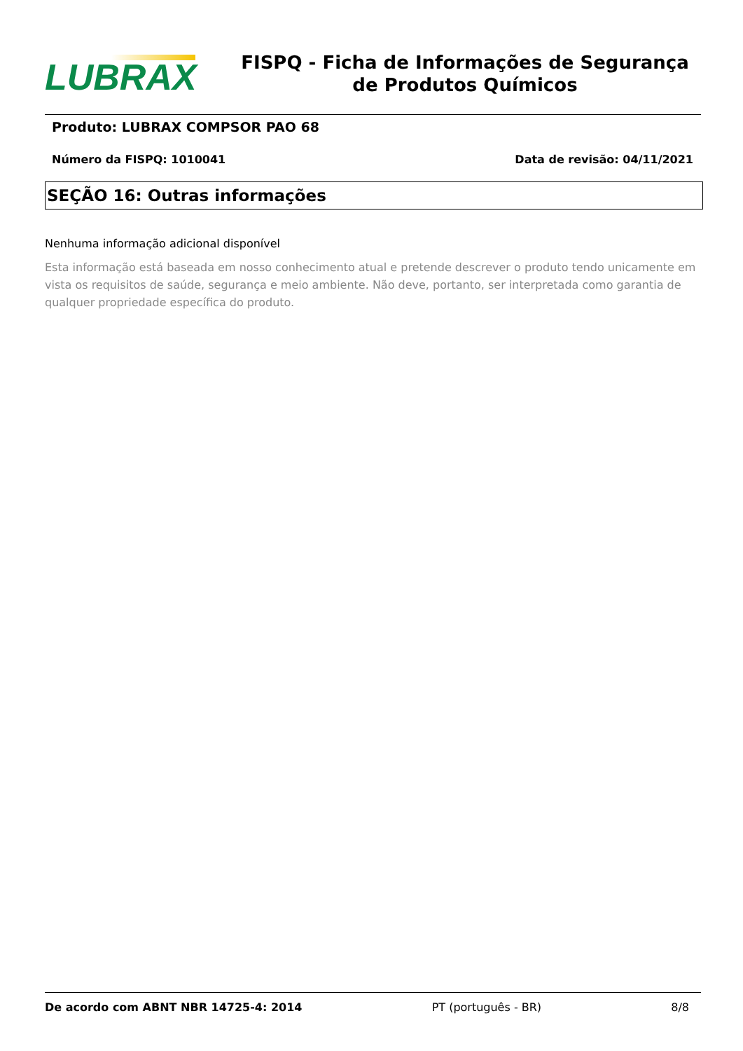LUBRAX
FISPQ - Ficha de Informações de Segurança de Produtos Químicos
Produto: LUBRAX COMPSOR PAO 68
Número da FISPQ: 1010041 Data de revisão: 04/11/2021
SEÇÃO 16: Outras informações
Nenhuma informação adicional disponível
Esta informação está baseada em nosso conhecimento atual e pretende descrever o produto tendo unicamente em vista os requisitos de saúde, segurança e meio ambiente. Não deve, portanto, ser interpretada como garantia de qualquer propriedade específica do produto.
De acordo com ABNT NBR 14725-4: 2014 PT (português - BR) 8/8